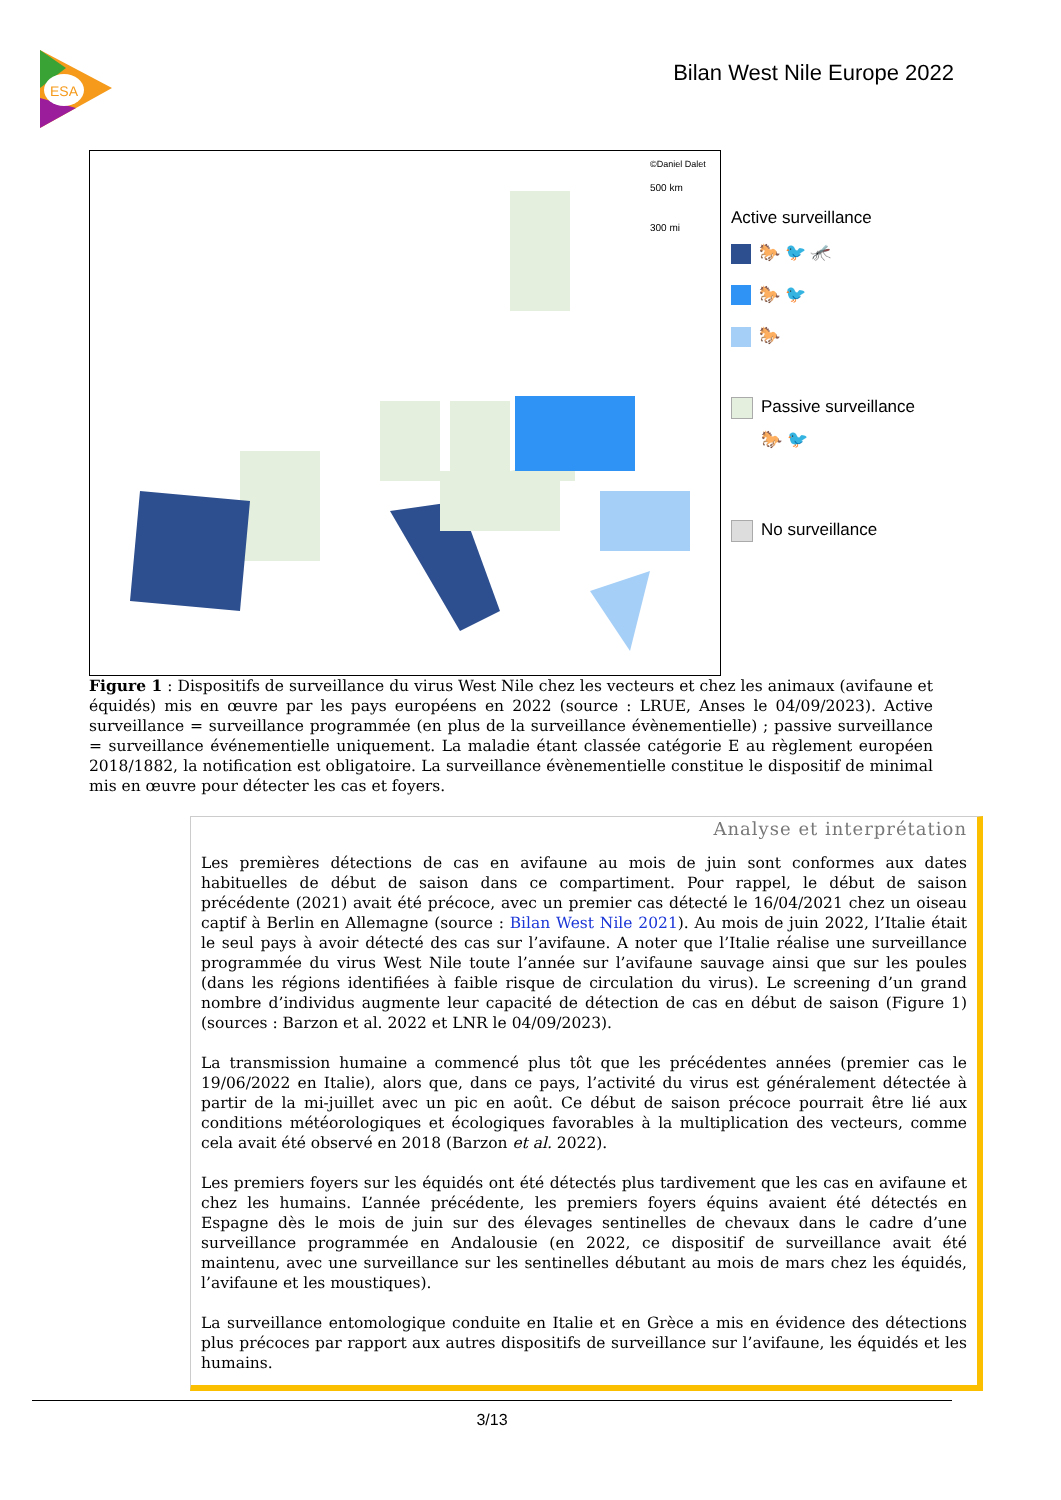ESA
Bilan West Nile Europe 2022
©Daniel Dalet
500 km
300 mi
Active surveillance
🐎 🐦 🦟
🐎 🐦
🐎
Passive surveillance
🐎 🐦
No surveillance
Figure 1 : Dispositifs de surveillance du virus West Nile chez les vecteurs et chez les animaux (avifaune et équidés) mis en œuvre par les pays européens en 2022 (source : LRUE, Anses le 04/09/2023). Active surveillance = surveillance programmée (en plus de la surveillance évènementielle) ; passive surveillance = surveillance événementielle uniquement. La maladie étant classée catégorie E au règlement européen 2018/1882, la notification est obligatoire. La surveillance évènementielle constitue le dispositif de minimal mis en œuvre pour détecter les cas et foyers.
Analyse et interprétation
Les premières détections de cas en avifaune au mois de juin sont conformes aux dates habituelles de début de saison dans ce compartiment. Pour rappel, le début de saison précédente (2021) avait été précoce, avec un premier cas détecté le 16/04/2021 chez un oiseau captif à Berlin en Allemagne (source : Bilan West Nile 2021). Au mois de juin 2022, l’Italie était le seul pays à avoir détecté des cas sur l’avifaune. A noter que l’Italie réalise une surveillance programmée du virus West Nile toute l’année sur l’avifaune sauvage ainsi que sur les poules (dans les régions identifiées à faible risque de circulation du virus). Le screening d’un grand nombre d’individus augmente leur capacité de détection de cas en début de saison (Figure 1) (sources : Barzon et al. 2022 et LNR le 04/09/2023).
La transmission humaine a commencé plus tôt que les précédentes années (premier cas le 19/06/2022 en Italie), alors que, dans ce pays, l’activité du virus est généralement détectée à partir de la mi-juillet avec un pic en août. Ce début de saison précoce pourrait être lié aux conditions météorologiques et écologiques favorables à la multiplication des vecteurs, comme cela avait été observé en 2018 (Barzon et al. 2022).
Les premiers foyers sur les équidés ont été détectés plus tardivement que les cas en avifaune et chez les humains. L’année précédente, les premiers foyers équins avaient été détectés en Espagne dès le mois de juin sur des élevages sentinelles de chevaux dans le cadre d’une surveillance programmée en Andalousie (en 2022, ce dispositif de surveillance avait été maintenu, avec une surveillance sur les sentinelles débutant au mois de mars chez les équidés, l’avifaune et les moustiques).
La surveillance entomologique conduite en Italie et en Grèce a mis en évidence des détections plus précoces par rapport aux autres dispositifs de surveillance sur l’avifaune, les équidés et les humains.
3/13